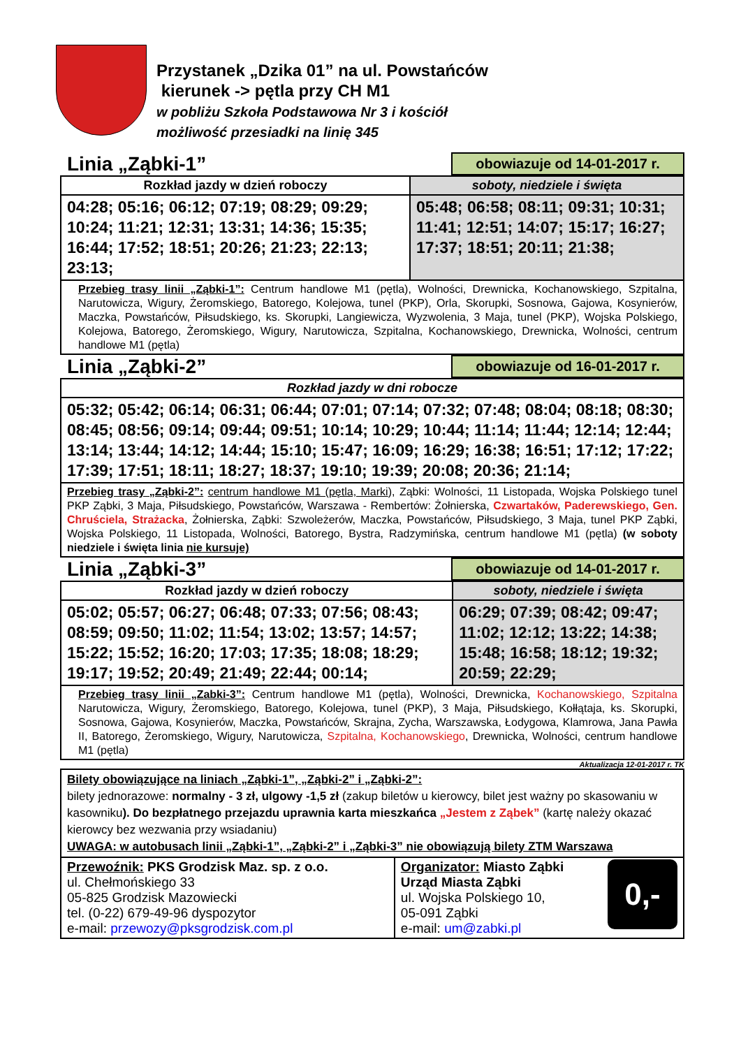Przystanek „Dzika 01” na ul. Powstańców
kierunek -> pętla przy CH M1
w pobliżu Szkoła Podstawowa Nr 3 i kościół
możliwość przesiadki na linię 345
Linia „Ząbki-1”
obowiazuje od 14-01-2017 r.
| Rozkład jazdy w dzień roboczy | soboty, niedziele i święta |
| --- | --- |
| 04:28; 05:16; 06:12; 07:19; 08:29; 09:29; 10:24; 11:21; 12:31; 13:31; 14:36; 15:35; 16:44; 17:52; 18:51; 20:26; 21:23; 22:13; 23:13; | 05:48; 06:58; 08:11; 09:31; 10:31; 11:41; 12:51; 14:07; 15:17; 16:27; 17:37; 18:51; 20:11; 21:38; |
| Przebieg trasy linii „Ząbki-1”: Centrum handlowe M1 (pętla), Wolności, Drewnicka, Kochanowskiego, Szpitalna, Narutowicza, Wigury, Żeromskiego, Batorego, Kolejowa, tunel (PKP), Orla, Skorupki, Sosnowa, Gajowa, Kosynierów, Maczka, Powstańców, Piłsudskiego, ks. Skorupki, Langiewicza, Wyzwolenia, 3 Maja, tunel (PKP), Wojska Polskiego, Kolejowa, Batorego, Żeromskiego, Wigury, Narutowicza, Szpitalna, Kochanowskiego, Drewnicka, Wolności, centrum handlowe M1 (pętla) | |
Linia „Ząbki-2”
obowiazuje od 16-01-2017 r.
| Rozkład jazdy w dni robocze |
| --- |
| 05:32; 05:42; 06:14; 06:31; 06:44; 07:01; 07:14; 07:32; 07:48; 08:04; 08:18; 08:30; 08:45; 08:56; 09:14; 09:44; 09:51; 10:14; 10:29; 10:44; 11:14; 11:44; 12:14; 12:44; 13:14; 13:44; 14:12; 14:44; 15:10; 15:47; 16:09; 16:29; 16:38; 16:51; 17:12; 17:22; 17:39; 17:51; 18:11; 18:27; 18:37; 19:10; 19:39; 20:08; 20:36; 21:14; |
| Przebieg trasy „Ząbki-2”: centrum handlowe M1 (pętla, Marki ), Ząbki: Wolności, 11 Listopada, Wojska Polskiego tunel PKP Ząbki, 3 Maja, Piłsudskiego, Powstańców, Warszawa - Rembertów: Żołnierska, Czwartaków, Paderewskiego, Gen. Chruściela, Strażacka , Żołnierska, Ząbki: Szwoleżerów, Maczka, Powstańców, Piłsudskiego, 3 Maja, tunel PKP Ząbki, Wojska Polskiego, 11 Listopada, Wolności, Batorego, Bystra, Radzymińska, centrum handlowe M1 (pętla) (w soboty niedziele i święta linia nie kursuje) |
Linia „Ząbki-3”
obowiazuje od 14-01-2017 r.
| Rozkład jazdy w dzień roboczy | soboty, niedziele i święta |
| --- | --- |
| 05:02; 05:57; 06:27; 06:48; 07:33; 07:56; 08:43; 08:59; 09:50; 11:02; 11:54; 13:02; 13:57; 14:57; 15:22; 15:52; 16:20; 17:03; 17:35; 18:08; 18:29; 19:17; 19:52; 20:49; 21:49; 22:44; 00:14; | 06:29; 07:39; 08:42; 09:47; 11:02; 12:12; 13:22; 14:38; 15:48; 16:58; 18:12; 19:32; 20:59; 22:29; |
| Przebieg trasy linii „Zabki-3”: Centrum handlowe M1 (pętla), Wolności, Drewnicka, Kochanowskiego, Szpitalna Narutowicza, Wigury, Żeromskiego, Batorego, Kolejowa, tunel (PKP), 3 Maja, Piłsudskiego, Kołłątaja, ks. Skorupki, Sosnowa, Gajowa, Kosynierów, Maczka, Powstańców, Skrajna, Zycha, Warszawska, Łodygowa, Klamrowa, Jana Pawła II, Batorego, Żeromskiego, Wigury, Narutowicza, Szpitalna, Kochanowskiego , Drewnicka, Wolności, centrum handlowe M1 (pętla) | |
Aktualizacja 12-01-2017 r. TK
| Bilety obowiązujące na liniach „Ząbki-1”, „Ząbki-2” i „Ząbki-2”: bilety jednorazowe: normalny - 3 zł, ulgowy -1,5 zł (zakup biletów u kierowcy, bilet jest ważny po skasowaniu w kasowniku ). Do bezpłatnego przejazdu uprawnia karta mieszkańca „Jestem z Ząbek” (kartę należy okazać kierowcy bez wezwania przy wsiadaniu) UWAGA: w autobusach linii „Ząbki-1”, „Ząbki-2” i „Ząbki-3” nie obowiązują bilety ZTM Warszawa | |
| Przewoźnik: PKS Grodzisk Maz. sp. z o.o. ul. Chełmońskiego 33 05-825 Grodzisk Mazowiecki tel. (0-22) 679-49-96 dyspozytor e-mail: przewozy@pksgrodzisk.com.pl | Organizator: Miasto Ząbki Urząd Miasta Ząbki ul. Wojska Polskiego 10, 05-091 Ząbki e-mail: um@zabki.pl 0,- |